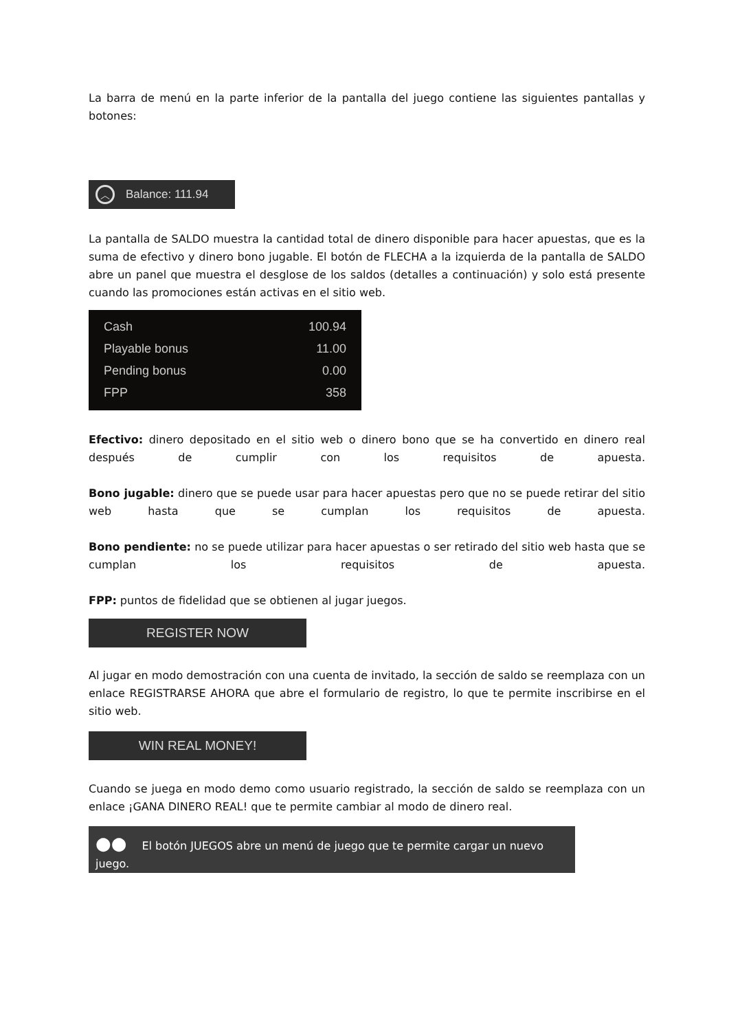La barra de menú en la parte inferior de la pantalla del juego contiene las siguientes pantallas y botones:
︿ Balance: 111.94
La pantalla de SALDO muestra la cantidad total de dinero disponible para hacer apuestas, que es la suma de efectivo y dinero bono jugable. El botón de FLECHA a la izquierda de la pantalla de SALDO abre un panel que muestra el desglose de los saldos (detalles a continuación) y solo está presente cuando las promociones están activas en el sitio web.
Cash 100.94
Playable bonus 11.00
Pending bonus 0.00
FPP 358
Efectivo: dinero depositado en el sitio web o dinero bono que se ha convertido en dinero real después de cumplir con los requisitos de apuesta.
Bono jugable: dinero que se puede usar para hacer apuestas pero que no se puede retirar del sitio web hasta que se cumplan los requisitos de apuesta.
Bono pendiente: no se puede utilizar para hacer apuestas o ser retirado del sitio web hasta que se cumplan los requisitos de apuesta.
FPP: puntos de fidelidad que se obtienen al jugar juegos.
REGISTER NOW
Al jugar en modo demostración con una cuenta de invitado, la sección de saldo se reemplaza con un enlace REGISTRARSE AHORA que abre el formulario de registro, lo que te permite inscribirse en el sitio web.
WIN REAL MONEY!
Cuando se juega en modo demo como usuario registrado, la sección de saldo se reemplaza con un enlace ¡GANA DINERO REAL! que te permite cambiar al modo de dinero real.
●● El botón JUEGOS abre un menú de juego que te permite cargar un nuevo juego.